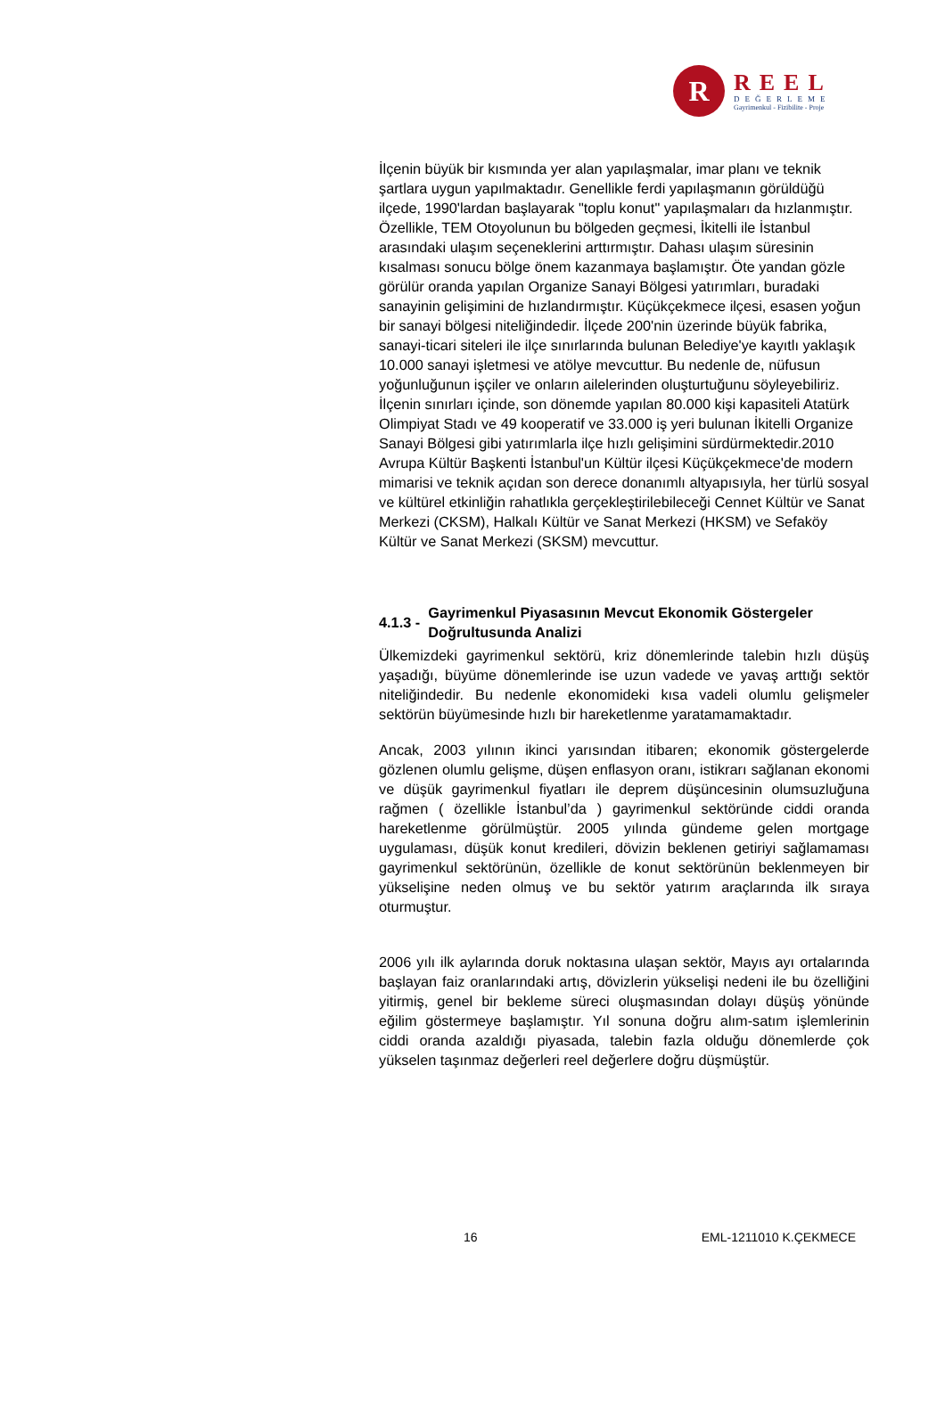R
REEL
DEĞERLEME
Gayrimenkul - Fizibilite - Proje
İlçenin büyük bir kısmında yer alan yapılaşmalar, imar planı ve teknik şartlara uygun yapılmaktadır. Genellikle ferdi yapılaşmanın görüldüğü ilçede, 1990'lardan başlayarak "toplu konut" yapılaşmaları da hızlanmıştır. Özellikle, TEM Otoyolunun bu bölgeden geçmesi, İkitelli ile İstanbul arasındaki ulaşım seçeneklerini arttırmıştır. Dahası ulaşım süresinin kısalması sonucu bölge önem kazanmaya başlamıştır. Öte yandan gözle görülür oranda yapılan Organize Sanayi Bölgesi yatırımları, buradaki sanayinin gelişimini de hızlandırmıştır. Küçükçekmece ilçesi, esasen yoğun bir sanayi bölgesi niteliğindedir. İlçede 200'nin üzerinde büyük fabrika, sanayi-ticari siteleri ile ilçe sınırlarında bulunan Belediye'ye kayıtlı yaklaşık 10.000 sanayi işletmesi ve atölye mevcuttur. Bu nedenle de, nüfusun yoğunluğunun işçiler ve onların ailelerinden oluşturtuğunu söyleyebiliriz. İlçenin sınırları içinde, son dönemde yapılan 80.000 kişi kapasiteli Atatürk Olimpiyat Stadı ve 49 kooperatif ve 33.000 iş yeri bulunan İkitelli Organize Sanayi Bölgesi gibi yatırımlarla ilçe hızlı gelişimini sürdürmektedir.2010 Avrupa Kültür Başkenti İstanbul'un Kültür ilçesi Küçükçekmece'de modern mimarisi ve teknik açıdan son derece donanımlı altyapısıyla, her türlü sosyal ve kültürel etkinliğin rahatlıkla gerçekleştirilebileceği Cennet Kültür ve Sanat Merkezi (CKSM), Halkalı Kültür ve Sanat Merkezi (HKSM) ve Sefaköy Kültür ve Sanat Merkezi (SKSM) mevcuttur.
4.1.3 - Gayrimenkul Piyasasının Mevcut Ekonomik Göstergeler Doğrultusunda Analizi
Ülkemizdeki gayrimenkul sektörü, kriz dönemlerinde talebin hızlı düşüş yaşadığı, büyüme dönemlerinde ise uzun vadede ve yavaş arttığı sektör niteliğindedir. Bu nedenle ekonomideki kısa vadeli olumlu gelişmeler sektörün büyümesinde hızlı bir hareketlenme yaratamamaktadır.
Ancak, 2003 yılının ikinci yarısından itibaren; ekonomik göstergelerde gözlenen olumlu gelişme, düşen enflasyon oranı, istikrarı sağlanan ekonomi ve düşük gayrimenkul fiyatları ile deprem düşüncesinin olumsuzluğuna rağmen ( özellikle İstanbul’da ) gayrimenkul sektöründe ciddi oranda hareketlenme görülmüştür. 2005 yılında gündeme gelen mortgage uygulaması, düşük konut kredileri, dövizin beklenen getiriyi sağlamaması gayrimenkul sektörünün, özellikle de konut sektörünün beklenmeyen bir yükselişine neden olmuş ve bu sektör yatırım araçlarında ilk sıraya oturmuştur.
2006 yılı ilk aylarında doruk noktasına ulaşan sektör, Mayıs ayı ortalarında başlayan faiz oranlarındaki artış, dövizlerin yükselişi nedeni ile bu özelliğini yitirmiş, genel bir bekleme süreci oluşmasından dolayı düşüş yönünde eğilim göstermeye başlamıştır. Yıl sonuna doğru alım-satım işlemlerinin ciddi oranda azaldığı piyasada, talebin fazla olduğu dönemlerde çok yükselen taşınmaz değerleri reel değerlere doğru düşmüştür.
16 EML-1211010 K.ÇEKMECE